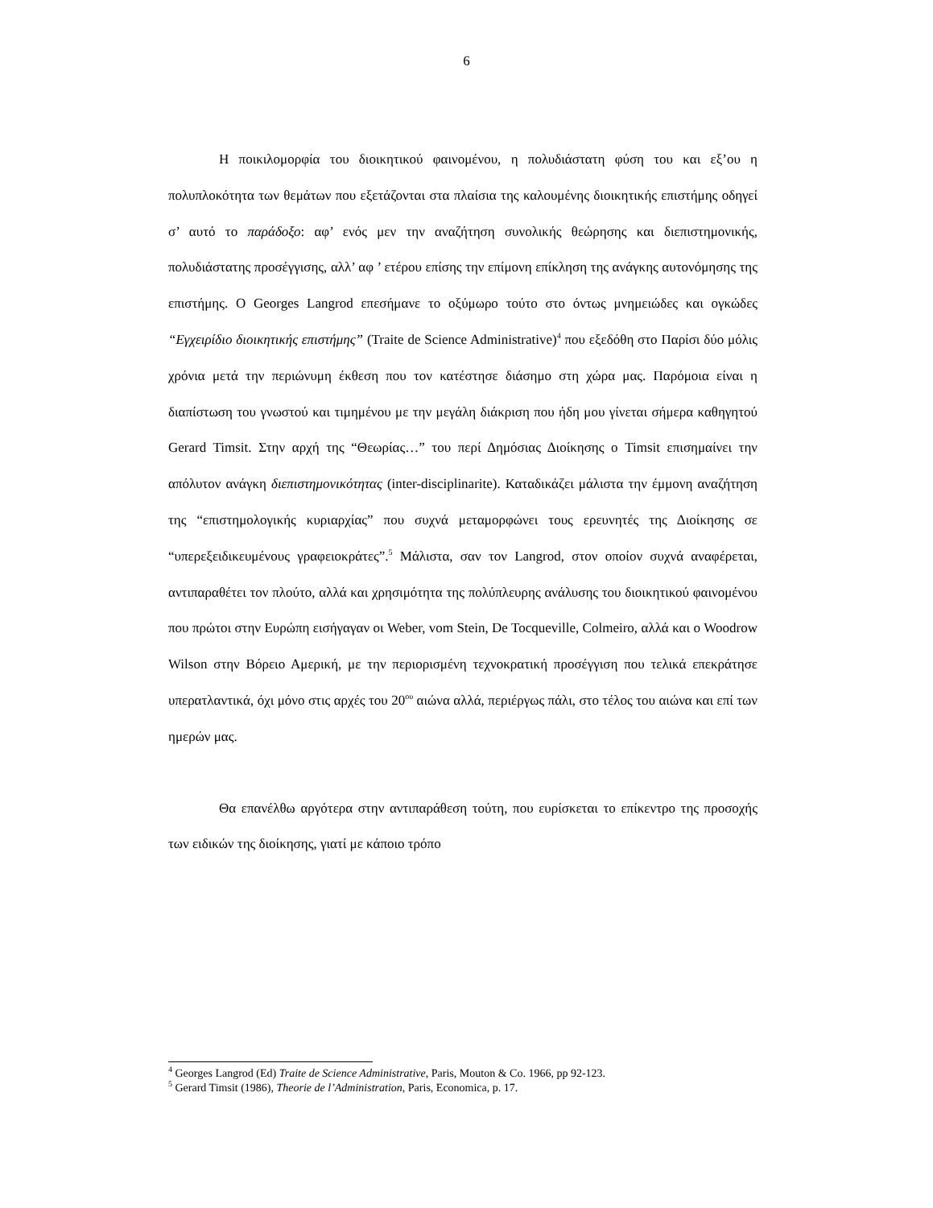6
Η ποικιλομορφία του διοικητικού φαινομένου, η πολυδιάστατη φύση του και εξ’ου η πολυπλοκότητα των θεμάτων που εξετάζονται στα πλαίσια της καλουμένης διοικητικής επιστήμης οδηγεί σ’ αυτό το παράδοξο: αφ’ ενός μεν την αναζήτηση συνολικής θεώρησης και διεπιστημονικής, πολυδιάστατης προσέγγισης, αλλ’ αφ ’ ετέρου επίσης την επίμονη επίκληση της ανάγκης αυτονόμησης της επιστήμης. Ο Georges Langrod επεσήμανε το οξύμωρο τούτο στο όντως μνημειώδες και ογκώδες “Εγχειρίδιο διοικητικής επιστήμης” (Traite de Science Administrative)<sup>4</sup> που εξεδόθη στο Παρίσι δύο μόλις χρόνια μετά την περιώνυμη έκθεση που τον κατέστησε διάσημο στη χώρα μας. Παρόμοια είναι η διαπίστωση του γνωστού και τιμημένου με την μεγάλη διάκριση που ήδη μου γίνεται σήμερα καθηγητού Gerard Timsit. Στην αρχή της “Θεωρίας…” του περί Δημόσιας Διοίκησης ο Timsit επισημαίνει την απόλυτον ανάγκη διεπιστημονικότητας (inter-disciplinarite). Καταδικάζει μάλιστα την έμμονη αναζήτηση της “επιστημολογικής κυριαρχίας” που συχνά μεταμορφώνει τους ερευνητές της Διοίκησης σε “υπερεξειδικευμένους γραφειοκράτες”.<sup>5</sup> Μάλιστα, σαν τον Langrod, στον οποίον συχνά αναφέρεται, αντιπαραθέτει τον πλούτο, αλλά και χρησιμότητα της πολύπλευρης ανάλυσης του διοικητικού φαινομένου που πρώτοι στην Ευρώπη εισήγαγαν οι Weber, vom Stein, De Tocqueville, Colmeiro, αλλά και ο Woodrow Wilson στην Βόρειο Αμερική, με την περιορισμένη τεχνοκρατική προσέγγιση που τελικά επεκράτησε υπερατλαντικά, όχι μόνο στις αρχές του 20<sup>ου</sup> αιώνα αλλά, περιέργως πάλι, στο τέλος του αιώνα και επί των ημερών μας.
Θα επανέλθω αργότερα στην αντιπαράθεση τούτη, που ευρίσκεται το επίκεντρο της προσοχής των ειδικών της διοίκησης, γιατί με κάποιο τρόπο
<sup>4</sup> Georges Langrod (Ed) Traite de Science Administrative, Paris, Mouton & Co. 1966, pp 92-123.
<sup>5</sup> Gerard Timsit (1986), Theorie de l’Administration, Paris, Economica, p. 17.